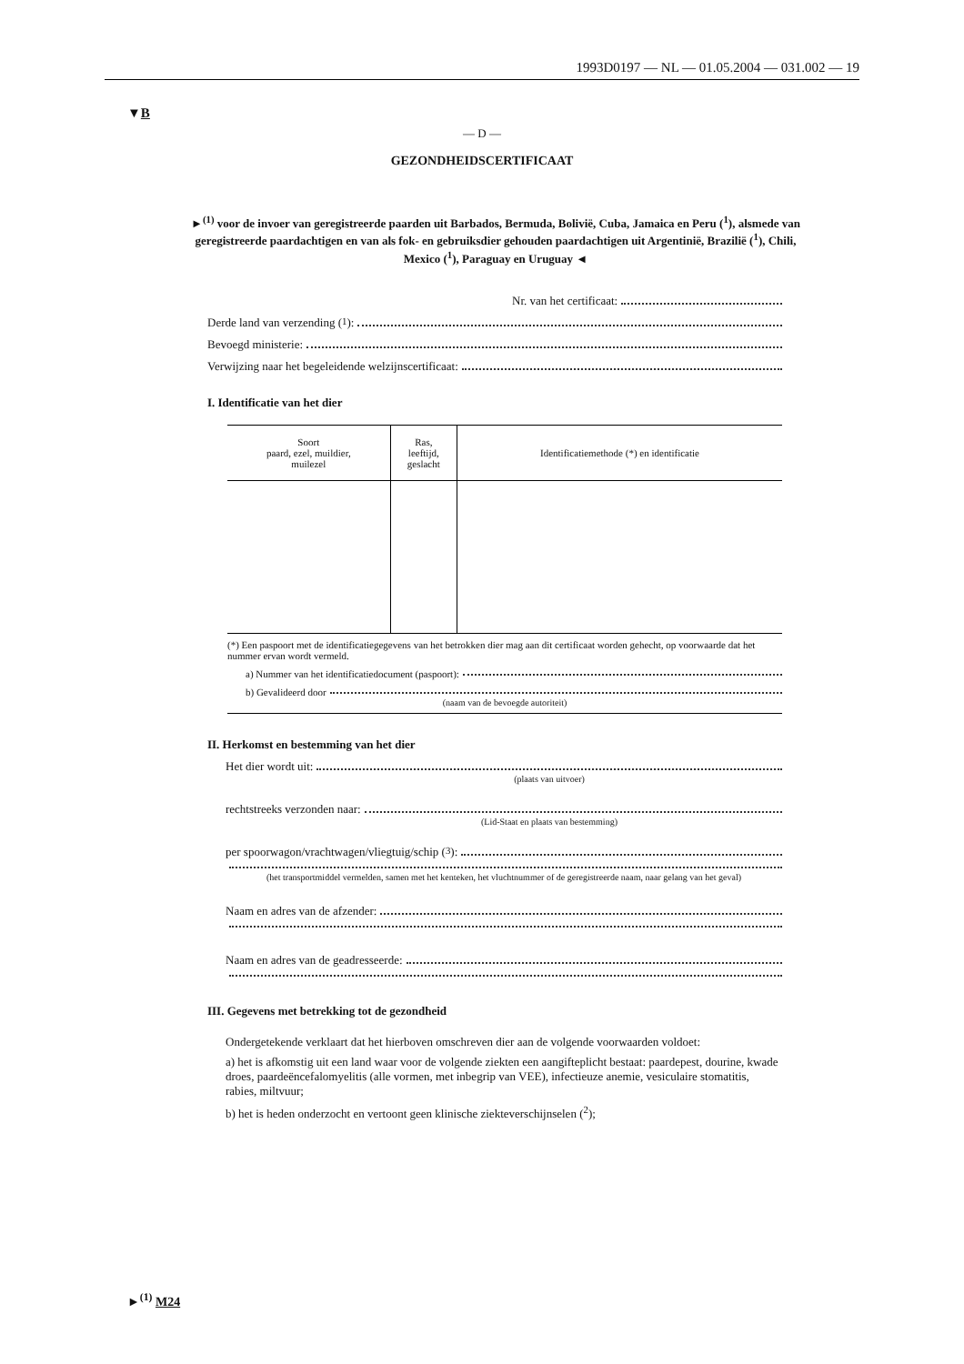1993D0197 — NL — 01.05.2004 — 031.002 — 19
▼B
— D —
GEZONDHEIDSCERTIFICAAT
►<sup>(1)</sup> voor de invoer van geregistreerde paarden uit Barbados, Bermuda, Bolivië, Cuba, Jamaica en Peru (<sup>1</sup>), alsmede van geregistreerde paardachtigen en van als fok- en gebruiksdier gehouden paardachtigen uit Argentinië, Brazilië (<sup>1</sup>), Chili, Mexico (<sup>1</sup>), Paraguay en Uruguay ◄
Nr. van het certificaat:
Derde land van verzending (<sup>1</sup>):
Bevoegd ministerie:
Verwijzing naar het begeleidende welzijnscertificaat:
I. Identificatie van het dier
| Soort paard, ezel, muildier, muilezel | Ras, leeftijd, geslacht | Identificatiemethode (*) en identificatie |
| --- | --- | --- |
(*) Een paspoort met de identificatiegegevens van het betrokken dier mag aan dit certificaat worden gehecht, op voorwaarde dat het nummer ervan wordt vermeld.
a) Nummer van het identificatiedocument (paspoort):
b) Gevalideerd door
(naam van de bevoegde autoriteit)
II. Herkomst en bestemming van het dier
Het dier wordt uit:
(plaats van uitvoer)
rechtstreeks verzonden naar:
(Lid-Staat en plaats van bestemming)
per spoorwagon/vrachtwagen/vliegtuig/schip (<sup>3</sup>):
(het transportmiddel vermelden, samen met het kenteken, het vluchtnummer of de geregistreerde naam, naar gelang van het geval)
Naam en adres van de afzender:
Naam en adres van de geadresseerde:
III. Gegevens met betrekking tot de gezondheid
Ondergetekende verklaart dat het hierboven omschreven dier aan de volgende voorwaarden voldoet:
a) het is afkomstig uit een land waar voor de volgende ziekten een aangifteplicht bestaat: paardepest, dourine, kwade droes, paardeëncefalomyelitis (alle vormen, met inbegrip van VEE), infectieuze anemie, vesiculaire stomatitis, rabies, miltvuur;
b) het is heden onderzocht en vertoont geen klinische ziekteverschijnselen (<sup>2</sup>);
►<sup>(1)</sup> M24